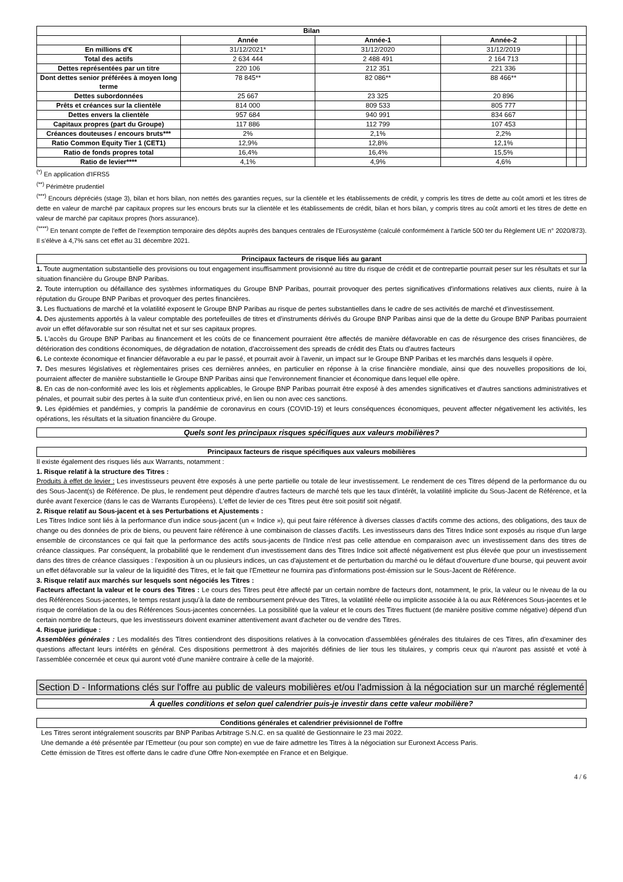| Bilan | | | | | |
| --- | --- | --- | --- | --- | --- |
| | Année | Année-1 | Année-2 | | |
| En millions d'€ | 31/12/2021* | 31/12/2020 | 31/12/2019 | | |
| Total des actifs | 2 634 444 | 2 488 491 | 2 164 713 | | |
| Dettes représentées par un titre | 220 106 | 212 351 | 221 336 | | |
| Dont dettes senior préférées à moyen long terme | 78 845** | 82 086** | 88 466** | | |
| Dettes subordonnées | 25 667 | 23 325 | 20 896 | | |
| Prêts et créances sur la clientèle | 814 000 | 809 533 | 805 777 | | |
| Dettes envers la clientèle | 957 684 | 940 991 | 834 667 | | |
| Capitaux propres (part du Groupe) | 117 886 | 112 799 | 107 453 | | |
| Créances douteuses / encours bruts*** | 2% | 2,1% | 2,2% | | |
| Ratio Common Equity Tier 1 (CET1) | 12,9% | 12,8% | 12,1% | | |
| Ratio de fonds propres total | 16,4% | 16,4% | 15,5% | | |
| Ratio de levier**** | 4,1% | 4,9% | 4,6% | | |
<sup>(*)</sup> En application d'IFRS5
<sup>(**)</sup> Périmètre prudentiel
<sup>(***)</sup> Encours dépréciés (stage 3), bilan et hors bilan, non nettés des garanties reçues, sur la clientèle et les établissements de crédit, y compris les titres de dette au coût amorti et les titres de dette en valeur de marché par capitaux propres sur les encours bruts sur la clientèle et les établissements de crédit, bilan et hors bilan, y compris titres au coût amorti et les titres de dette en valeur de marché par capitaux propres (hors assurance).
<sup>(****)</sup> En tenant compte de l'effet de l'exemption temporaire des dépôts auprès des banques centrales de l'Eurosystème (calculé conformément à l'article 500 ter du Règlement UE n° 2020/873). Il s'élève à 4,7% sans cet effet au 31 décembre 2021.
Principaux facteurs de risque liés au garant
1. Toute augmentation substantielle des provisions ou tout engagement insuffisamment provisionné au titre du risque de crédit et de contrepartie pourrait peser sur les résultats et sur la situation financière du Groupe BNP Paribas.
2. Toute interruption ou défaillance des systèmes informatiques du Groupe BNP Paribas, pourrait provoquer des pertes significatives d'informations relatives aux clients, nuire à la réputation du Groupe BNP Paribas et provoquer des pertes financières.
3. Les fluctuations de marché et la volatilité exposent le Groupe BNP Paribas au risque de pertes substantielles dans le cadre de ses activités de marché et d'investissement.
4. Des ajustements apportés à la valeur comptable des portefeuilles de titres et d'instruments dérivés du Groupe BNP Paribas ainsi que de la dette du Groupe BNP Paribas pourraient avoir un effet défavorable sur son résultat net et sur ses capitaux propres.
5. L'accès du Groupe BNP Paribas au financement et les coûts de ce financement pourraient être affectés de manière défavorable en cas de résurgence des crises financières, de détérioration des conditions économiques, de dégradation de notation, d'accroissement des spreads de crédit des États ou d'autres facteurs
6. Le contexte économique et financier défavorable a eu par le passé, et pourrait avoir à l'avenir, un impact sur le Groupe BNP Paribas et les marchés dans lesquels il opère.
7. Des mesures législatives et règlementaires prises ces dernières années, en particulier en réponse à la crise financière mondiale, ainsi que des nouvelles propositions de loi, pourraient affecter de manière substantielle le Groupe BNP Paribas ainsi que l'environnement financier et économique dans lequel elle opère.
8. En cas de non-conformité avec les lois et règlements applicables, le Groupe BNP Paribas pourrait être exposé à des amendes significatives et d'autres sanctions administratives et pénales, et pourrait subir des pertes à la suite d'un contentieux privé, en lien ou non avec ces sanctions.
9. Les épidémies et pandémies, y compris la pandémie de coronavirus en cours (COVID-19) et leurs conséquences économiques, peuvent affecter négativement les activités, les opérations, les résultats et la situation financière du Groupe.
Quels sont les principaux risques spécifiques aux valeurs mobilières?
Principaux facteurs de risque spécifiques aux valeurs mobilières
Il existe également des risques liés aux Warrants, notamment :
1. Risque relatif à la structure des Titres :
Produits à effet de levier : Les investisseurs peuvent être exposés à une perte partielle ou totale de leur investissement. Le rendement de ces Titres dépend de la performance du ou des Sous-Jacent(s) de Référence. De plus, le rendement peut dépendre d'autres facteurs de marché tels que les taux d'intérêt, la volatilité implicite du Sous-Jacent de Référence, et la durée avant l'exercice (dans le cas de Warrants Européens). L'effet de levier de ces Titres peut être soit positif soit négatif.
2. Risque relatif au Sous-jacent et à ses Perturbations et Ajustements :
Les Titres Indice sont liés à la performance d'un indice sous-jacent (un « Indice »), qui peut faire référence à diverses classes d'actifs comme des actions, des obligations, des taux de change ou des données de prix de biens, ou peuvent faire référence à une combinaison de classes d'actifs. Les investisseurs dans des Titres Indice sont exposés au risque d'un large ensemble de circonstances ce qui fait que la performance des actifs sous-jacents de l'Indice n'est pas celle attendue en comparaison avec un investissement dans des titres de créance classiques. Par conséquent, la probabilité que le rendement d'un investissement dans des Titres Indice soit affecté négativement est plus élevée que pour un investissement dans des titres de créance classiques : l'exposition à un ou plusieurs indices, un cas d'ajustement et de perturbation du marché ou le défaut d'ouverture d'une bourse, qui peuvent avoir un effet défavorable sur la valeur de la liquidité des Titres, et le fait que l'Emetteur ne fournira pas d'informations post-émission sur le Sous-Jacent de Référence.
3. Risque relatif aux marchés sur lesquels sont négociés les Titres :
Facteurs affectant la valeur et le cours des Titres : Le cours des Titres peut être affecté par un certain nombre de facteurs dont, notamment, le prix, la valeur ou le niveau de la ou des Références Sous-jacentes, le temps restant jusqu'à la date de remboursement prévue des Titres, la volatilité réelle ou implicite associée à la ou aux Références Sous-jacentes et le risque de corrélation de la ou des Références Sous-jacentes concernées. La possibilité que la valeur et le cours des Titres fluctuent (de manière positive comme négative) dépend d'un certain nombre de facteurs, que les investisseurs doivent examiner attentivement avant d'acheter ou de vendre des Titres.
4. Risque juridique :
Assemblées générales : Les modalités des Titres contiendront des dispositions relatives à la convocation d'assemblées générales des titulaires de ces Titres, afin d'examiner des questions affectant leurs intérêts en général. Ces dispositions permettront à des majorités définies de lier tous les titulaires, y compris ceux qui n'auront pas assisté et voté à l'assemblée concernée et ceux qui auront voté d'une manière contraire à celle de la majorité.
Section D - Informations clés sur l'offre au public de valeurs mobilières et/ou l'admission à la négociation sur un marché réglementé
À quelles conditions et selon quel calendrier puis-je investir dans cette valeur mobilière?
Conditions générales et calendrier prévisionnel de l'offre
Les Titres seront intégralement souscrits par BNP Paribas Arbitrage S.N.C. en sa qualité de Gestionnaire le 23 mai 2022.
Une demande a été présentée par l'Emetteur (ou pour son compte) en vue de faire admettre les Titres à la négociation sur Euronext Access Paris.
Cette émission de Titres est offerte dans le cadre d'une Offre Non-exemptée en France et en Belgique.
4 / 6